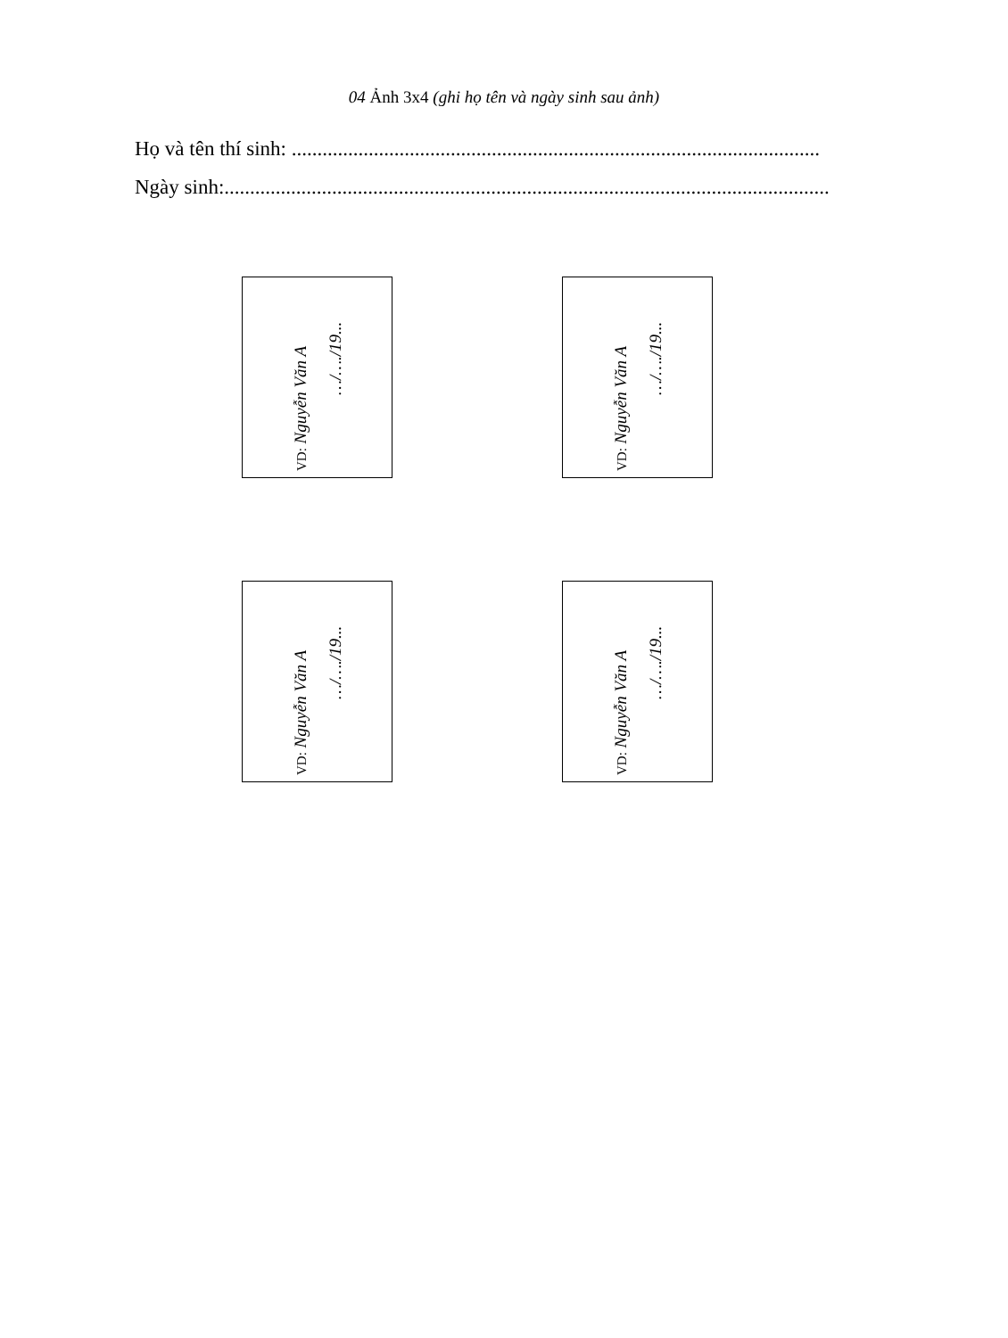04 Ảnh 3x4 (ghi họ tên và ngày sinh sau ảnh)
Họ và tên thí sinh: .......................................................................................................
Ngày sinh:......................................................................................................................
VD: Nguyễn Văn A
…/…./19...
VD: Nguyễn Văn A
…/…./19...
VD: Nguyễn Văn A
…/…./19...
VD: Nguyễn Văn A
…/…./19...